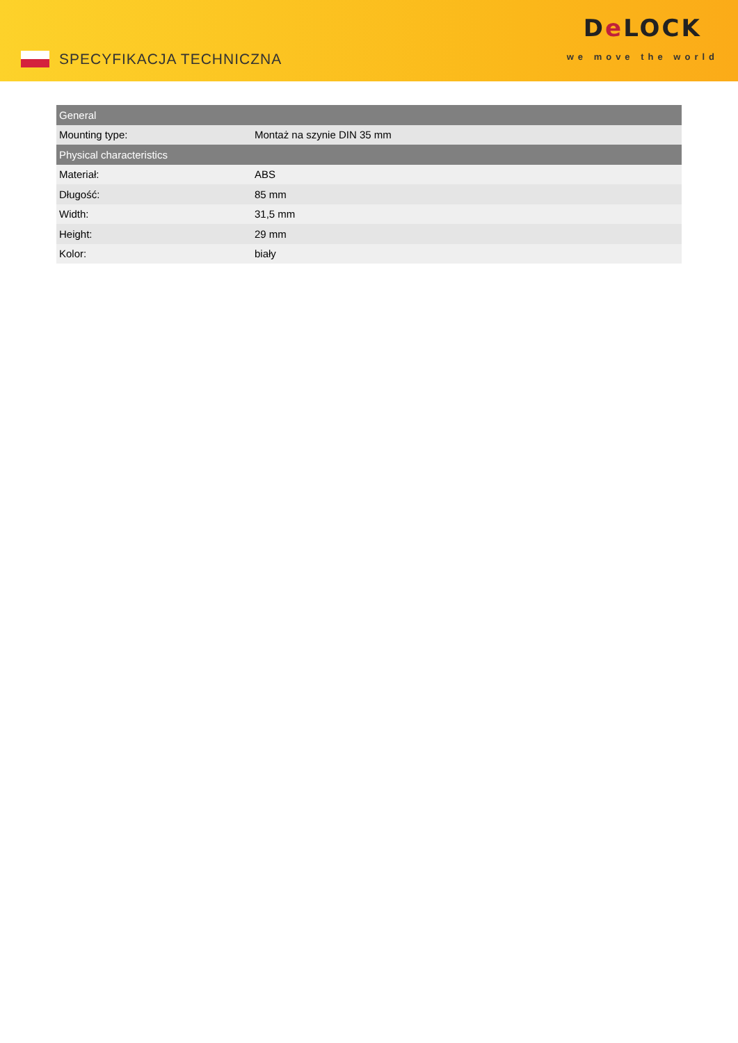SPECYFIKACJA TECHNICZNA
De LOCK
we move the world
| General | |
| --- | --- |
| Mounting type: | Montaż na szynie DIN 35 mm |
| Physical characteristics | |
| Materiał: | ABS |
| Długość: | 85 mm |
| Width: | 31,5 mm |
| Height: | 29 mm |
| Kolor: | biały |